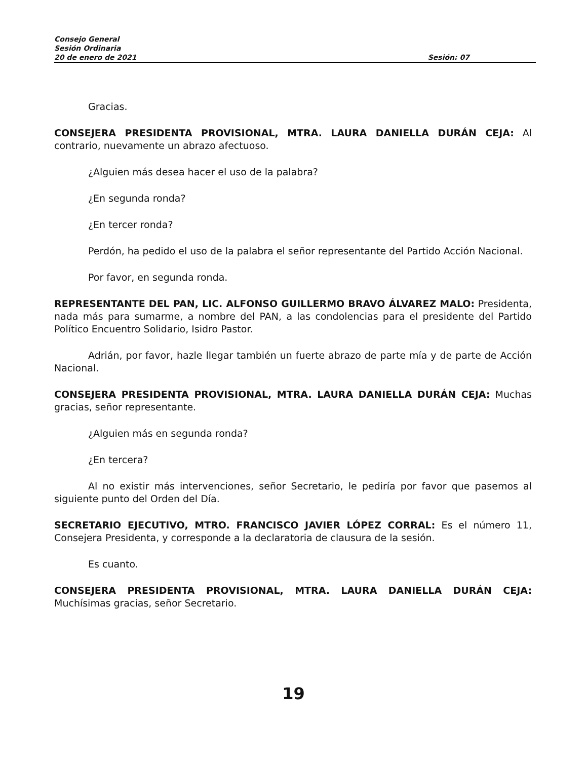Consejo General
Sesión Ordinaria
20 de enero de 2021 Sesión: 07
Gracias.
CONSEJERA PRESIDENTA PROVISIONAL, MTRA. LAURA DANIELLA DURÁN CEJA: Al contrario, nuevamente un abrazo afectuoso.
¿Alguien más desea hacer el uso de la palabra?
¿En segunda ronda?
¿En tercer ronda?
Perdón, ha pedido el uso de la palabra el señor representante del Partido Acción Nacional.
Por favor, en segunda ronda.
REPRESENTANTE DEL PAN, LIC. ALFONSO GUILLERMO BRAVO ÁLVAREZ MALO: Presidenta, nada más para sumarme, a nombre del PAN, a las condolencias para el presidente del Partido Político Encuentro Solidario, Isidro Pastor.
Adrián, por favor, hazle llegar también un fuerte abrazo de parte mía y de parte de Acción Nacional.
CONSEJERA PRESIDENTA PROVISIONAL, MTRA. LAURA DANIELLA DURÁN CEJA: Muchas gracias, señor representante.
¿Alguien más en segunda ronda?
¿En tercera?
Al no existir más intervenciones, señor Secretario, le pediría por favor que pasemos al siguiente punto del Orden del Día.
SECRETARIO EJECUTIVO, MTRO. FRANCISCO JAVIER LÓPEZ CORRAL: Es el número 11, Consejera Presidenta, y corresponde a la declaratoria de clausura de la sesión.
Es cuanto.
CONSEJERA PRESIDENTA PROVISIONAL, MTRA. LAURA DANIELLA DURÁN CEJA: Muchísimas gracias, señor Secretario.
19